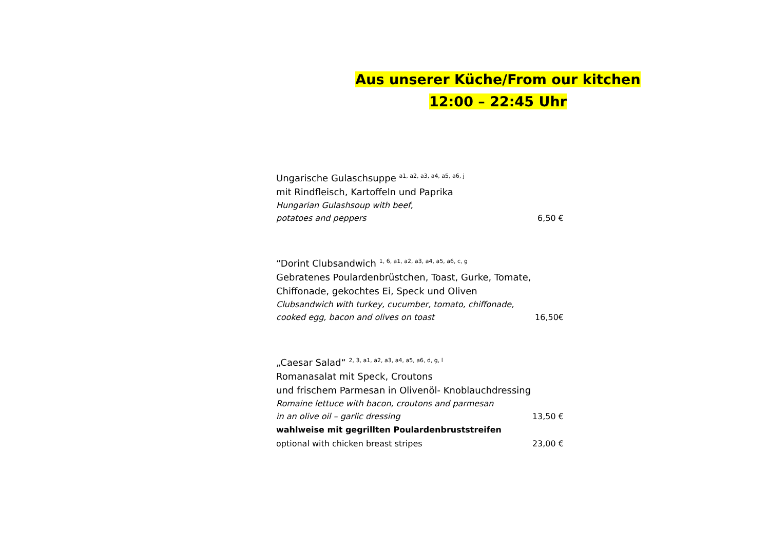Aus unserer Küche/From our kitchen
12:00 – 22:45 Uhr
Ungarische Gulaschsuppe <sup>a1, a2, a3, a4, a5, a6, j</sup>
mit Rindfleisch, Kartoffeln und Paprika
Hungarian Gulashsoup with beef,
potatoes and peppers 6,50 €
“Dorint Clubsandwich <sup>1, 6, a1, a2, a3, a4, a5, a6, c, g</sup>
Gebratenes Poulardenbrüstchen, Toast, Gurke, Tomate,
Chiffonade, gekochtes Ei, Speck und Oliven
Clubsandwich with turkey, cucumber, tomato, chiffonade,
cooked egg, bacon and olives on toast 16,50€
„Caesar Salad“ <sup>2, 3, a1, a2, a3, a4, a5, a6, d, g, l</sup>
Romanasalat mit Speck, Croutons
und frischem Parmesan in Olivenöl- Knoblauchdressing
Romaine lettuce with bacon, croutons and parmesan
in an olive oil – garlic dressing 13,50 €
wahlweise mit gegrillten Poulardenbruststreifen
optional with chicken breast stripes 23,00 €